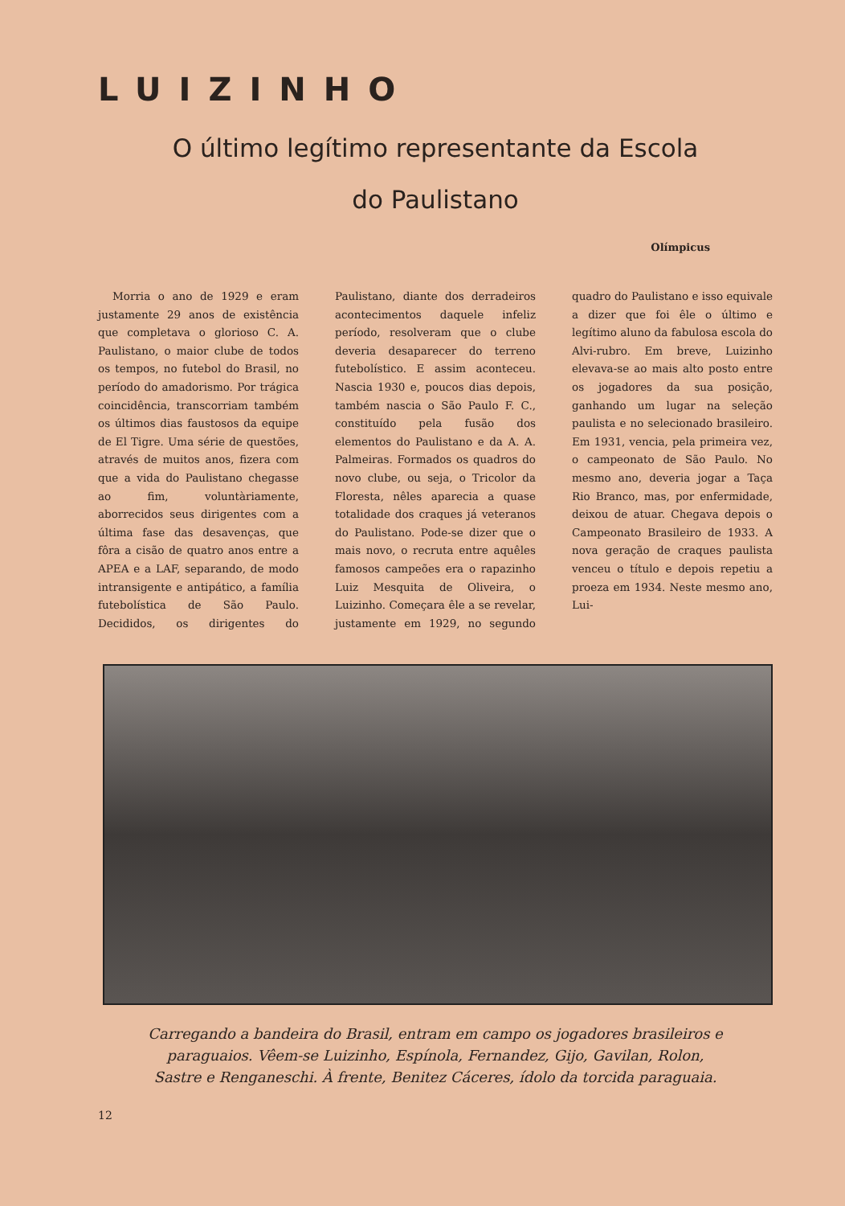LUIZINHO
O último legítimo representante da Escola
do Paulistano
Olímpicus
Morria o ano de 1929 e eram justamente 29 anos de existência que completava o glorioso C. A. Paulistano, o maior clube de todos os tempos, no futebol do Brasil, no período do amadorismo. Por trágica coincidência, transcorriam também os últimos dias faustosos da equipe de El Tigre. Uma série de questões, através de muitos anos, fizera com que a vida do Paulistano chegasse ao fim, voluntàriamente, aborrecidos seus dirigentes com a última fase das desavenças, que fôra a cisão de quatro anos entre a APEA e a LAF, separando, de modo intransigente e antipático, a família futebolística de São Paulo. Decididos, os dirigentes do Paulistano, diante dos derradeiros acontecimentos daquele infeliz período, resolveram que o clube deveria desaparecer do terreno futebolístico. E assim aconteceu. Nascia 1930 e, poucos dias depois, também nascia o São Paulo F. C., constituído pela fusão dos elementos do Paulistano e da A. A. Palmeiras. Formados os quadros do novo clube, ou seja, o Tricolor da Floresta, nêles aparecia a quase totalidade dos craques já veteranos do Paulistano. Pode-se dizer que o mais novo, o recruta entre aquêles famosos campeões era o rapazinho Luiz Mesquita de Oliveira, o Luizinho. Começara êle a se revelar, justamente em 1929, no segundo quadro do Paulistano e isso equivale a dizer que foi êle o último e legítimo aluno da fabulosa escola do Alvi-rubro. Em breve, Luizinho elevava-se ao mais alto posto entre os jogadores da sua posição, ganhando um lugar na seleção paulista e no selecionado brasileiro. Em 1931, vencia, pela primeira vez, o campeonato de São Paulo. No mesmo ano, deveria jogar a Taça Rio Branco, mas, por enfermidade, deixou de atuar. Chegava depois o Campeonato Brasileiro de 1933. A nova geração de craques paulista venceu o título e depois repetiu a proeza em 1934. Neste mesmo ano, Lui-
Carregando a bandeira do Brasil, entram em campo os jogadores brasileiros e paraguaios. Vêem-se Luizinho, Espínola, Fernandez, Gijo, Gavilan, Rolon, Sastre e Renganeschi. À frente, Benitez Cáceres, ídolo da torcida paraguaia.
12